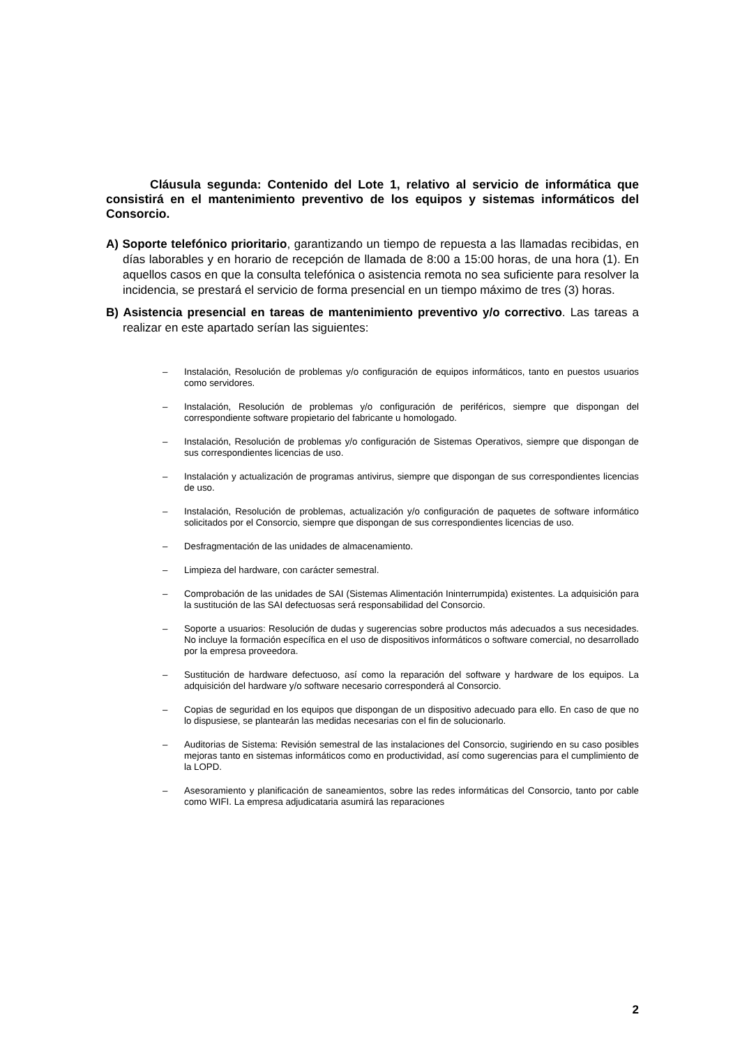Cláusula segunda: Contenido del Lote 1, relativo al servicio de informática que consistirá en el mantenimiento preventivo de los equipos y sistemas informáticos del Consorcio.
A) Soporte telefónico prioritario, garantizando un tiempo de repuesta a las llamadas recibidas, en días laborables y en horario de recepción de llamada de 8:00 a 15:00 horas, de una hora (1). En aquellos casos en que la consulta telefónica o asistencia remota no sea suficiente para resolver la incidencia, se prestará el servicio de forma presencial en un tiempo máximo de tres (3) horas.
B) Asistencia presencial en tareas de mantenimiento preventivo y/o correctivo. Las tareas a realizar en este apartado serían las siguientes:
– Instalación, Resolución de problemas y/o configuración de equipos informáticos, tanto en puestos usuarios como servidores.
– Instalación, Resolución de problemas y/o configuración de periféricos, siempre que dispongan del correspondiente software propietario del fabricante u homologado.
– Instalación, Resolución de problemas y/o configuración de Sistemas Operativos, siempre que dispongan de sus correspondientes licencias de uso.
– Instalación y actualización de programas antivirus, siempre que dispongan de sus correspondientes licencias de uso.
– Instalación, Resolución de problemas, actualización y/o configuración de paquetes de software informático solicitados por el Consorcio, siempre que dispongan de sus correspondientes licencias de uso.
– Desfragmentación de las unidades de almacenamiento.
– Limpieza del hardware, con carácter semestral.
– Comprobación de las unidades de SAI (Sistemas Alimentación Ininterrumpida) existentes. La adquisición para la sustitución de las SAI defectuosas será responsabilidad del Consorcio.
– Soporte a usuarios: Resolución de dudas y sugerencias sobre productos más adecuados a sus necesidades. No incluye la formación específica en el uso de dispositivos informáticos o software comercial, no desarrollado por la empresa proveedora.
– Sustitución de hardware defectuoso, así como la reparación del software y hardware de los equipos. La adquisición del hardware y/o software necesario corresponderá al Consorcio.
– Copias de seguridad en los equipos que dispongan de un dispositivo adecuado para ello. En caso de que no lo dispusiese, se plantearán las medidas necesarias con el fin de solucionarlo.
– Auditorias de Sistema: Revisión semestral de las instalaciones del Consorcio, sugiriendo en su caso posibles mejoras tanto en sistemas informáticos como en productividad, así como sugerencias para el cumplimiento de la LOPD.
– Asesoramiento y planificación de saneamientos, sobre las redes informáticas del Consorcio, tanto por cable como WIFI. La empresa adjudicataria asumirá las reparaciones
2